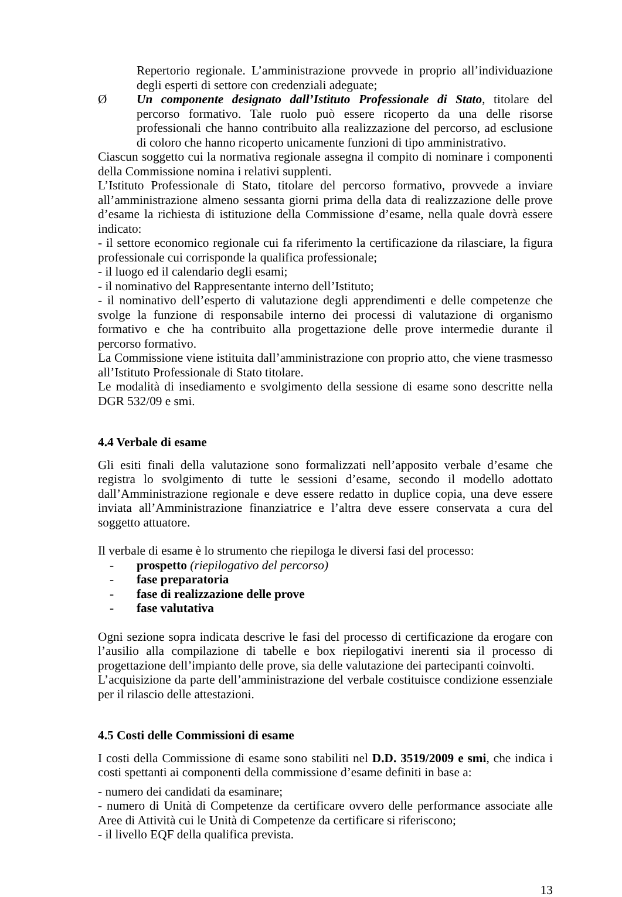Repertorio regionale. L’amministrazione provvede in proprio all’individuazione degli esperti di settore con credenziali adeguate;
Ø Un componente designato dall’Istituto Professionale di Stato, titolare del percorso formativo. Tale ruolo può essere ricoperto da una delle risorse professionali che hanno contribuito alla realizzazione del percorso, ad esclusione di coloro che hanno ricoperto unicamente funzioni di tipo amministrativo.
Ciascun soggetto cui la normativa regionale assegna il compito di nominare i componenti della Commissione nomina i relativi supplenti.
L’Istituto Professionale di Stato, titolare del percorso formativo, provvede a inviare all’amministrazione almeno sessanta giorni prima della data di realizzazione delle prove d’esame la richiesta di istituzione della Commissione d’esame, nella quale dovrà essere indicato:
- il settore economico regionale cui fa riferimento la certificazione da rilasciare, la figura professionale cui corrisponde la qualifica professionale;
- il luogo ed il calendario degli esami;
- il nominativo del Rappresentante interno dell’Istituto;
- il nominativo dell’esperto di valutazione degli apprendimenti e delle competenze che svolge la funzione di responsabile interno dei processi di valutazione di organismo formativo e che ha contribuito alla progettazione delle prove intermedie durante il percorso formativo.
La Commissione viene istituita dall’amministrazione con proprio atto, che viene trasmesso all’Istituto Professionale di Stato titolare.
Le modalità di insediamento e svolgimento della sessione di esame sono descritte nella DGR 532/09 e smi.
4.4 Verbale di esame
Gli esiti finali della valutazione sono formalizzati nell’apposito verbale d’esame che registra lo svolgimento di tutte le sessioni d’esame, secondo il modello adottato dall’Amministrazione regionale e deve essere redatto in duplice copia, una deve essere inviata all’Amministrazione finanziatrice e l’altra deve essere conservata a cura del soggetto attuatore.
Il verbale di esame è lo strumento che riepiloga le diversi fasi del processo:
- prospetto (riepilogativo del percorso)
- fase preparatoria
- fase di realizzazione delle prove
- fase valutativa
Ogni sezione sopra indicata descrive le fasi del processo di certificazione da erogare con l’ausilio alla compilazione di tabelle e box riepilogativi inerenti sia il processo di progettazione dell’impianto delle prove, sia delle valutazione dei partecipanti coinvolti.
L’acquisizione da parte dell’amministrazione del verbale costituisce condizione essenziale per il rilascio delle attestazioni.
4.5 Costi delle Commissioni di esame
I costi della Commissione di esame sono stabiliti nel D.D. 3519/2009 e smi, che indica i costi spettanti ai componenti della commissione d’esame definiti in base a:
- numero dei candidati da esaminare;
- numero di Unità di Competenze da certificare ovvero delle performance associate alle Aree di Attività cui le Unità di Competenze da certificare si riferiscono;
- il livello EQF della qualifica prevista.
13